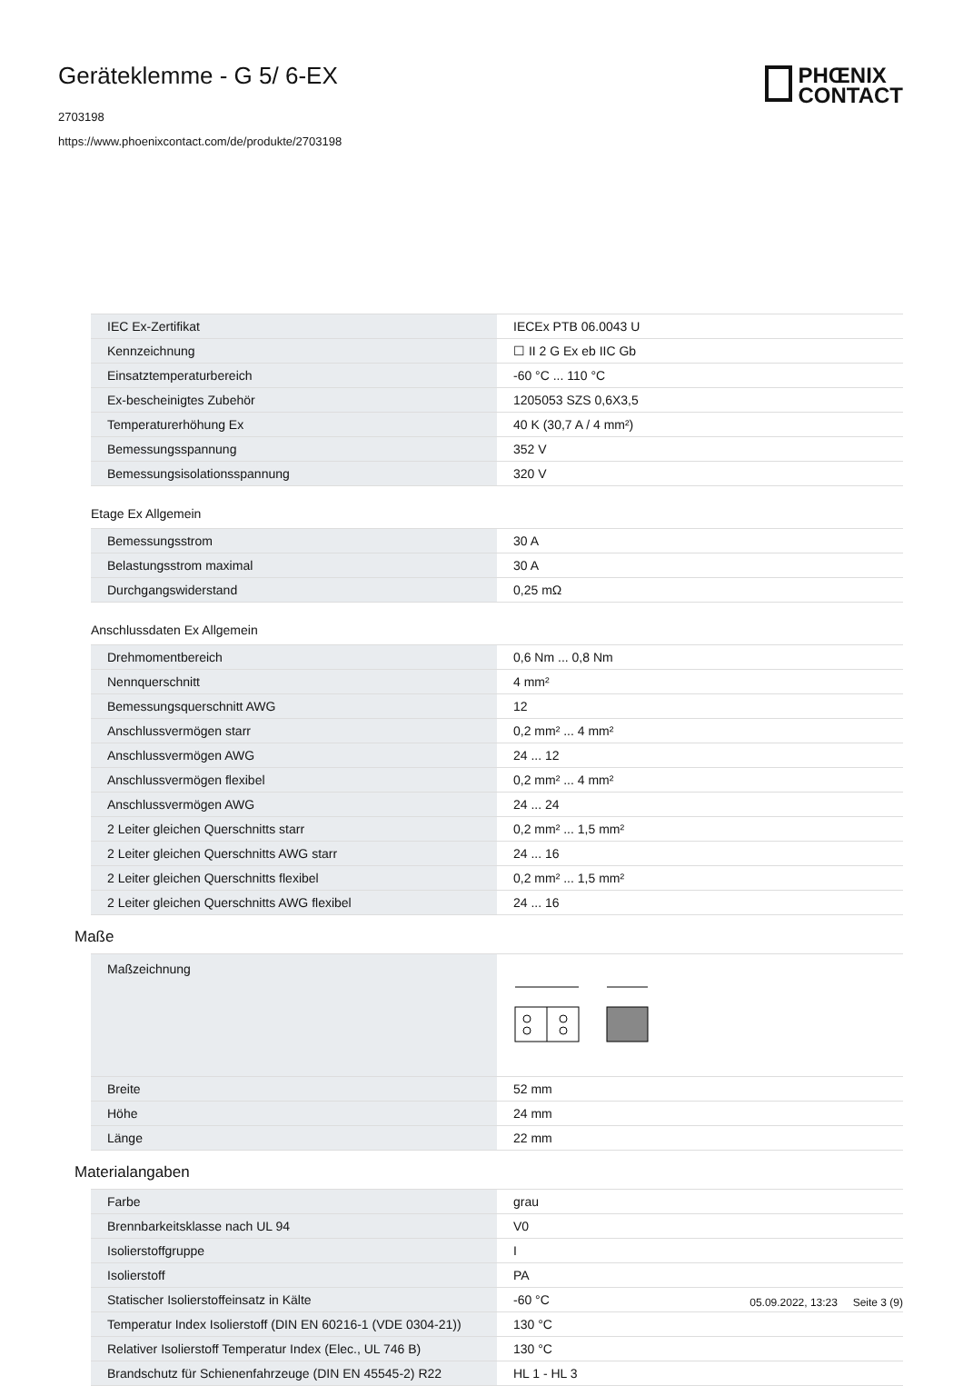Geräteklemme - G 5/ 6-EX
2703198
https://www.phoenixcontact.com/de/produkte/2703198
PHŒNIX
CONTACT
| IEC Ex-Zertifikat | IECEx PTB 06.0043 U |
| Kennzeichnung | ☐ II 2 G Ex eb IIC Gb |
| Einsatztemperaturbereich | -60 °C ... 110 °C |
| Ex-bescheinigtes Zubehör | 1205053 SZS 0,6X3,5 |
| Temperaturerhöhung Ex | 40 K (30,7 A / 4 mm²) |
| Bemessungsspannung | 352 V |
| Bemessungsisolationsspannung | 320 V |
Etage Ex Allgemein
| Bemessungsstrom | 30 A |
| Belastungsstrom maximal | 30 A |
| Durchgangswiderstand | 0,25 mΩ |
Anschlussdaten Ex Allgemein
| Drehmomentbereich | 0,6 Nm ... 0,8 Nm |
| Nennquerschnitt | 4 mm² |
| Bemessungsquerschnitt AWG | 12 |
| Anschlussvermögen starr | 0,2 mm² ... 4 mm² |
| Anschlussvermögen AWG | 24 ... 12 |
| Anschlussvermögen flexibel | 0,2 mm² ... 4 mm² |
| Anschlussvermögen AWG | 24 ... 24 |
| 2 Leiter gleichen Querschnitts starr | 0,2 mm² ... 1,5 mm² |
| 2 Leiter gleichen Querschnitts AWG starr | 24 ... 16 |
| 2 Leiter gleichen Querschnitts flexibel | 0,2 mm² ... 1,5 mm² |
| 2 Leiter gleichen Querschnitts AWG flexibel | 24 ... 16 |
Maße
| Maßzeichnung | |
| Breite | 52 mm |
| Höhe | 24 mm |
| Länge | 22 mm |
Materialangaben
| Farbe | grau |
| Brennbarkeitsklasse nach UL 94 | V0 |
| Isolierstoffgruppe | I |
| Isolierstoff | PA |
| Statischer Isolierstoffeinsatz in Kälte | -60 °C |
| Temperatur Index Isolierstoff (DIN EN 60216-1 (VDE 0304-21)) | 130 °C |
| Relativer Isolierstoff Temperatur Index (Elec., UL 746 B) | 130 °C |
| Brandschutz für Schienenfahrzeuge (DIN EN 45545-2) R22 | HL 1 - HL 3 |
05.09.2022, 13:23 Seite 3 (9)